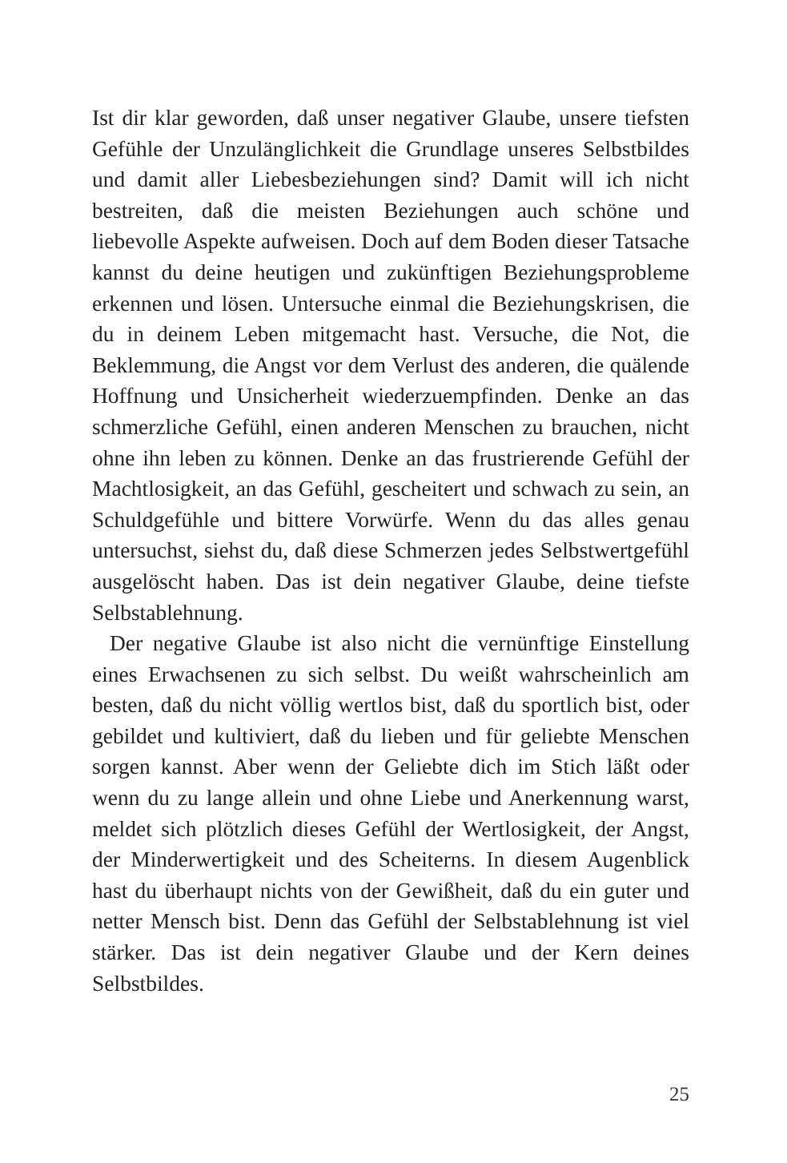Ist dir klar geworden, daß unser negativer Glaube, unsere tiefsten Gefühle der Unzulänglichkeit die Grundlage unseres Selbstbildes und damit aller Liebesbeziehungen sind? Damit will ich nicht bestreiten, daß die meisten Beziehungen auch schöne und liebevolle Aspekte aufweisen. Doch auf dem Boden dieser Tatsache kannst du deine heutigen und zukünftigen Beziehungsprobleme erkennen und lösen. Untersuche einmal die Beziehungskrisen, die du in deinem Leben mitgemacht hast. Versuche, die Not, die Beklemmung, die Angst vor dem Verlust des anderen, die quälende Hoffnung und Unsicherheit wiederzuempfinden. Denke an das schmerzliche Gefühl, einen anderen Menschen zu brauchen, nicht ohne ihn leben zu können. Denke an das frustrierende Gefühl der Machtlosigkeit, an das Gefühl, gescheitert und schwach zu sein, an Schuldgefühle und bittere Vorwürfe. Wenn du das alles genau untersuchst, siehst du, daß diese Schmerzen jedes Selbstwertgefühl ausgelöscht haben. Das ist dein negativer Glaube, deine tiefste Selbstablehnung.
Der negative Glaube ist also nicht die vernünftige Einstellung eines Erwachsenen zu sich selbst. Du weißt wahrscheinlich am besten, daß du nicht völlig wertlos bist, daß du sportlich bist, oder gebildet und kultiviert, daß du lieben und für geliebte Menschen sorgen kannst. Aber wenn der Geliebte dich im Stich läßt oder wenn du zu lange allein und ohne Liebe und Anerkennung warst, meldet sich plötzlich dieses Gefühl der Wertlosigkeit, der Angst, der Minderwertigkeit und des Scheiterns. In diesem Augenblick hast du überhaupt nichts von der Gewißheit, daß du ein guter und netter Mensch bist. Denn das Gefühl der Selbstablehnung ist viel stärker. Das ist dein negativer Glaube und der Kern deines Selbstbildes.
25